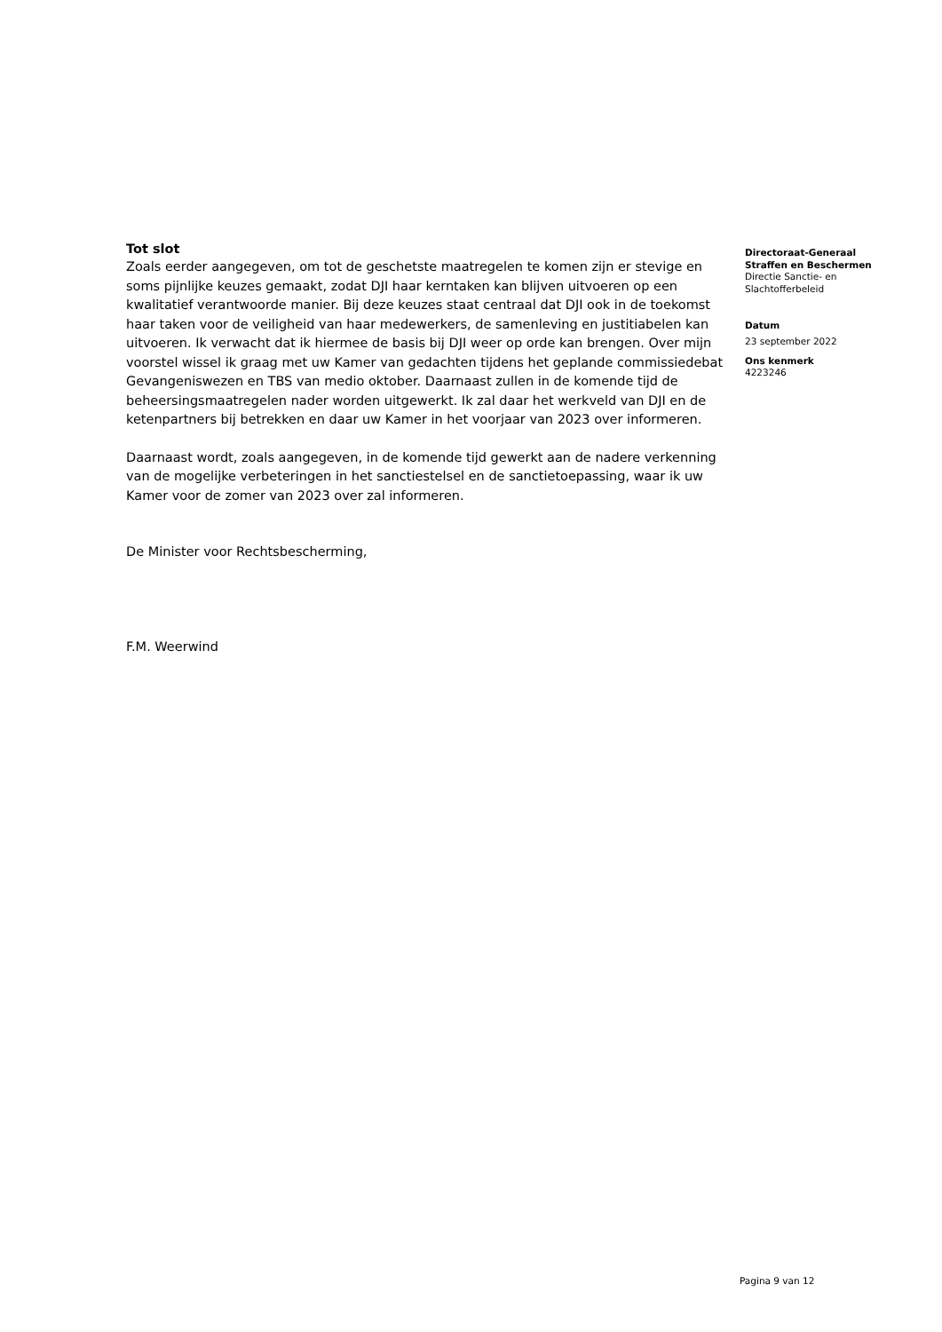Tot slot
Zoals eerder aangegeven, om tot de geschetste maatregelen te komen zijn er stevige en soms pijnlijke keuzes gemaakt, zodat DJI haar kerntaken kan blijven uitvoeren op een kwalitatief verantwoorde manier. Bij deze keuzes staat centraal dat DJI ook in de toekomst haar taken voor de veiligheid van haar medewerkers, de samenleving en justitiabelen kan uitvoeren. Ik verwacht dat ik hiermee de basis bij DJI weer op orde kan brengen. Over mijn voorstel wissel ik graag met uw Kamer van gedachten tijdens het geplande commissiedebat Gevangeniswezen en TBS van medio oktober. Daarnaast zullen in de komende tijd de beheersingsmaatregelen nader worden uitgewerkt. Ik zal daar het werkveld van DJI en de ketenpartners bij betrekken en daar uw Kamer in het voorjaar van 2023 over informeren.
Daarnaast wordt, zoals aangegeven, in de komende tijd gewerkt aan de nadere verkenning van de mogelijke verbeteringen in het sanctiestelsel en de sanctietoepassing, waar ik uw Kamer voor de zomer van 2023 over zal informeren.
De Minister voor Rechtsbescherming,
F.M. Weerwind
Directoraat-Generaal
Straffen en Beschermen
Directie Sanctie- en
Slachtofferbeleid
Datum
23 september 2022
Ons kenmerk
4223246
Pagina 9 van 12